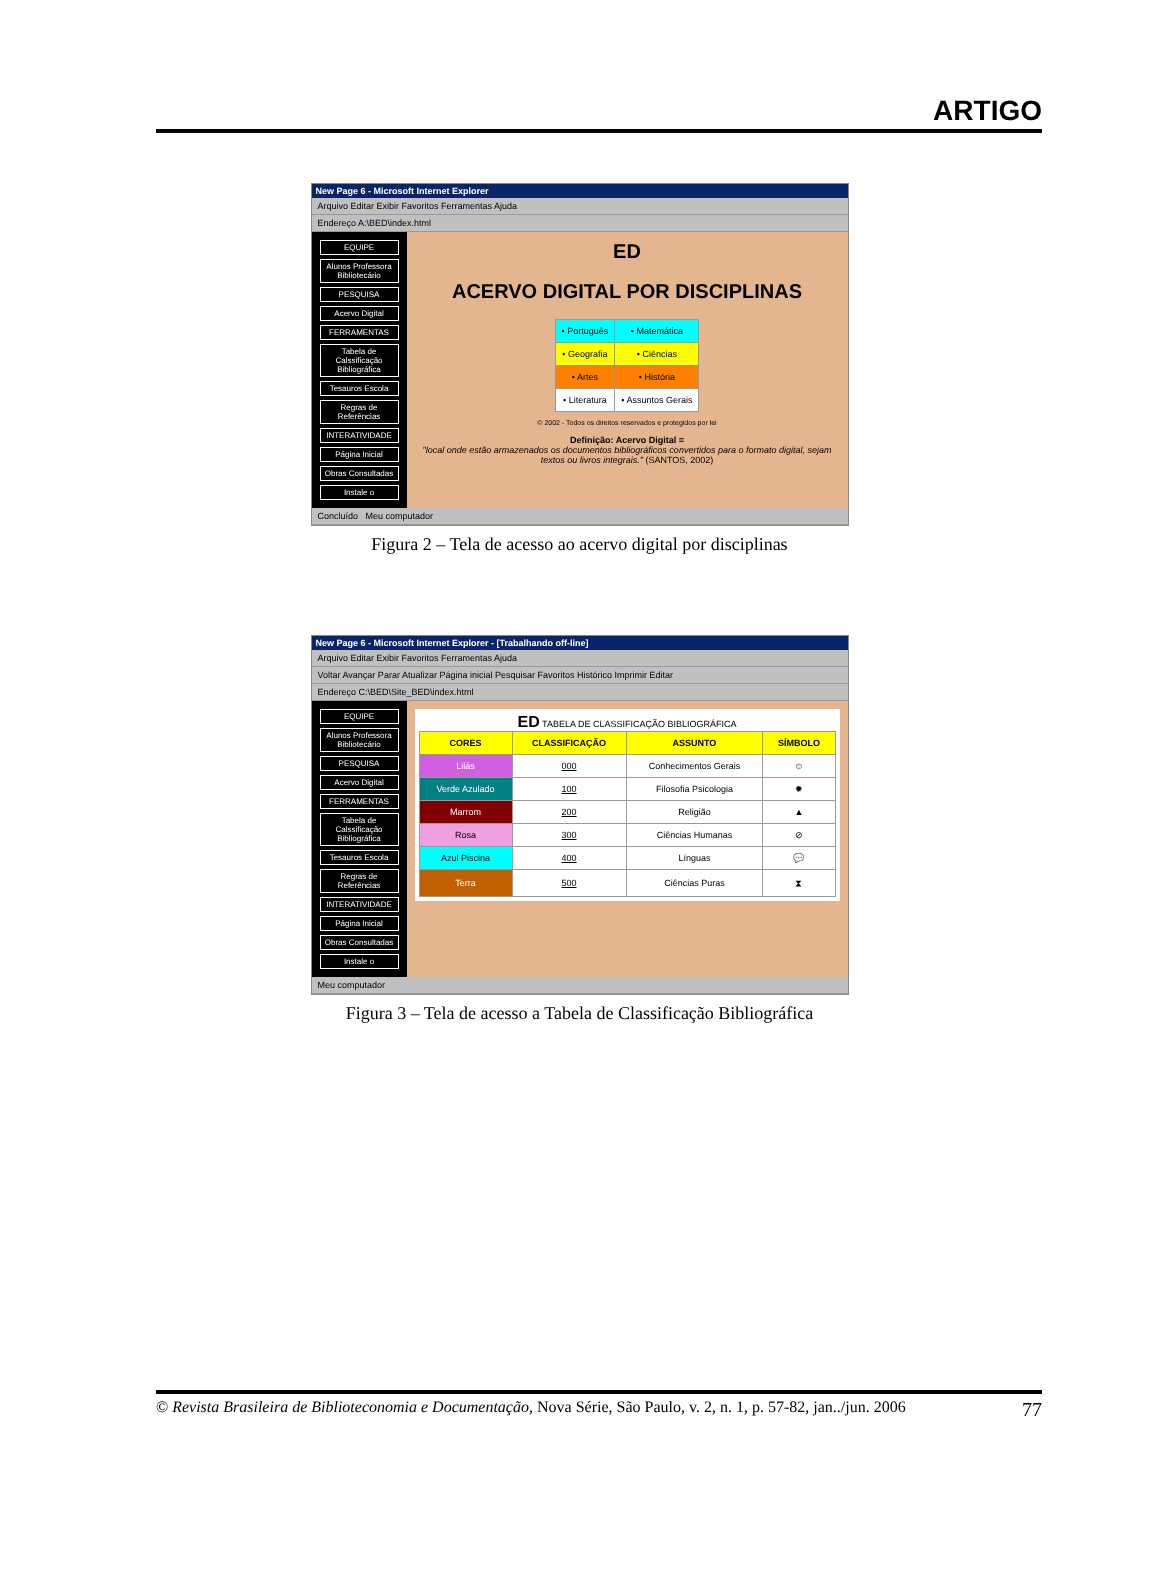ARTIGO
New Page 6 - Microsoft Internet Explorer
Arquivo Editar Exibir Favoritos Ferramentas Ajuda
Endereço A:\BED\index.html
EQUIPE
Alunos Professora Bibliotecário
PESQUISA
Acervo Digital
FERRAMENTAS
Tabela de Calssificação Bibliográfica
Tesauros Escola
Regras de Referências
INTERATIVIDADE
Página Inicial
Obras Consultadas
Instale o
ED
ACERVO DIGITAL POR DISCIPLINAS
| • Português | • Matemática |
| • Geografia | • Ciências |
| • Artes | • História |
| • Literatura | • Assuntos Gerais |
© 2002 - Todos os direitos reservados e protegidos por lei
Definição: Acervo Digital =
"local onde estão armazenados os documentos bibliográficos convertidos para o formato digital, sejam textos ou livros integrais." (SANTOS, 2002)
Concluído Meu computador
Figura 2 – Tela de acesso ao acervo digital por disciplinas
New Page 6 - Microsoft Internet Explorer - [Trabalhando off-line]
Arquivo Editar Exibir Favoritos Ferramentas Ajuda
Voltar Avançar Parar Atualizar Página inicial Pesquisar Favoritos Histórico Imprimir Editar
Endereço C:\BED\Site_BED\index.html
EQUIPE
Alunos Professora Bibliotecário
PESQUISA
Acervo Digital
FERRAMENTAS
Tabela de Calssificação Bibliográfica
Tesauros Escola
Regras de Referências
INTERATIVIDADE
Página Inicial
Obras Consultadas
Instale o
ED TABELA DE CLASSIFICAÇÃO BIBLIOGRÁFICA
| CORES | CLASSIFICAÇÃO | ASSUNTO | SÍMBOLO |
| --- | --- | --- | --- |
| Lilás | 000 | Conhecimentos Gerais | ☺ |
| Verde Azulado | 100 | Filosofia Psicologia | ✹ |
| Marrom | 200 | Religião | ▲ |
| Rosa | 300 | Ciências Humanas | ⊘ |
| Azul Piscina | 400 | Línguas | 💬 |
| Terra | 500 | Ciências Puras | ⧗ |
Meu computador
Figura 3 – Tela de acesso a Tabela de Classificação Bibliográfica
© Revista Brasileira de Biblioteconomia e Documentação, Nova Série, São Paulo, v. 2, n. 1, p. 57-82, jan../jun. 2006 77